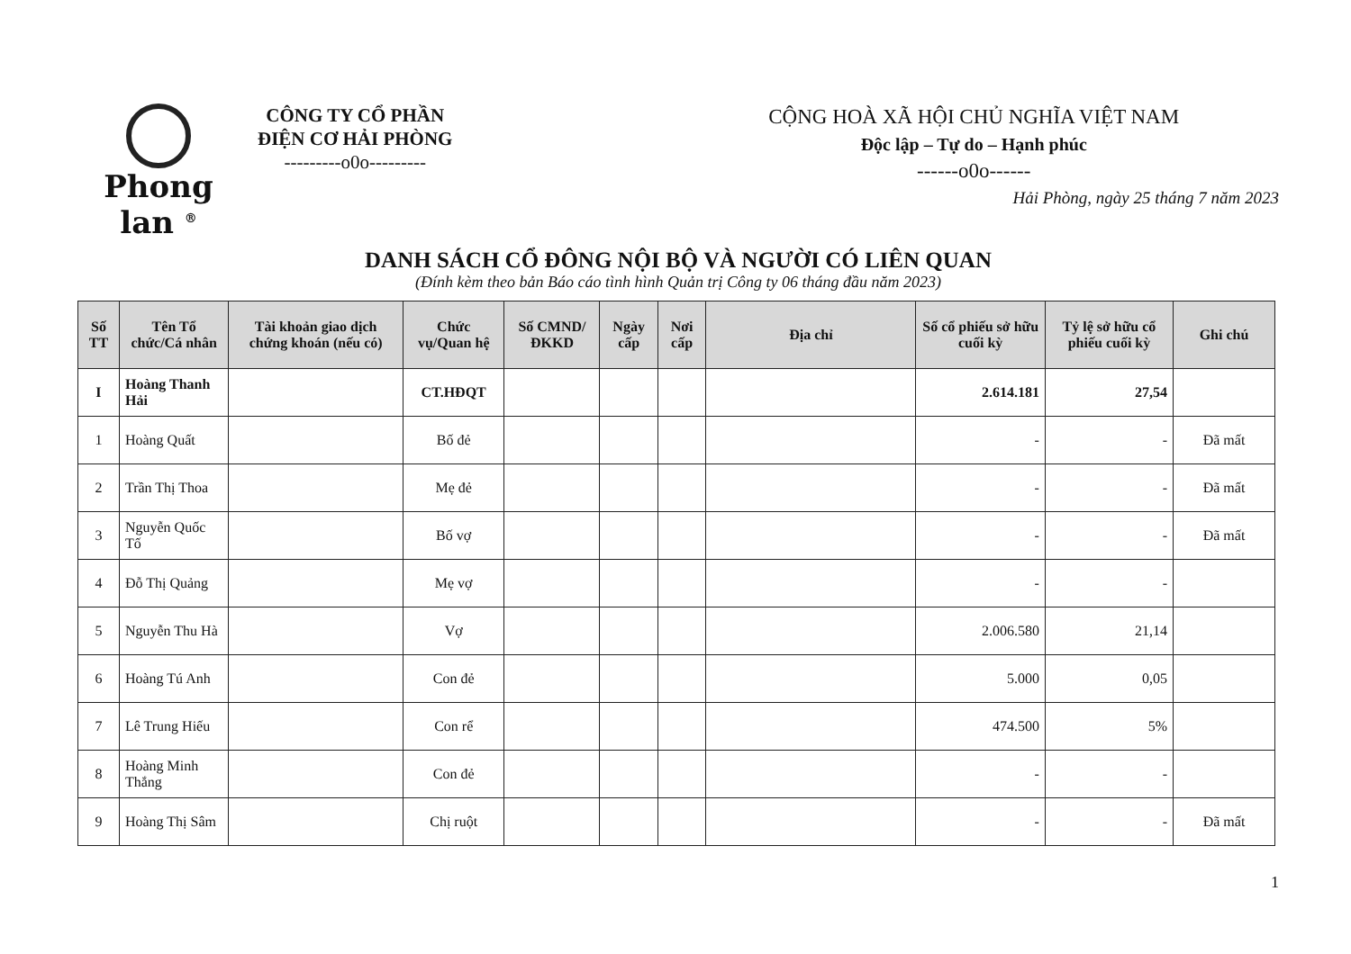Phong lan <sup>®</sup>
CÔNG TY CỔ PHẦN
ĐIỆN CƠ HẢI PHÒNG
---------o0o---------
CỘNG HOÀ XÃ HỘI CHỦ NGHĨA VIỆT NAM
Độc lập – Tự do – Hạnh phúc
------o0o------
Hải Phòng, ngày 25 tháng 7 năm 2023
DANH SÁCH CỔ ĐÔNG NỘI BỘ VÀ NGƯỜI CÓ LIÊN QUAN
(Đính kèm theo bản Báo cáo tình hình Quản trị Công ty 06 tháng đầu năm 2023)
| Số TT | Tên Tổ chức/Cá nhân | Tài khoản giao dịch chứng khoán (nếu có) | Chức vụ/Quan hệ | Số CMND/ĐKKD | Ngày cấp | Nơi cấp | Địa chỉ | Số cổ phiếu sở hữu cuối kỳ | Tỷ lệ sở hữu cổ phiếu cuối kỳ | Ghi chú |
| --- | --- | --- | --- | --- | --- | --- | --- | --- | --- | --- |
| I | Hoàng Thanh Hải | | CT.HĐQT | | | | | 2.614.181 | 27,54 | |
| 1 | Hoàng Quất | | Bố đẻ | | | | | - | - | Đã mất |
| 2 | Trần Thị Thoa | | Mẹ đẻ | | | | | - | - | Đã mất |
| 3 | Nguyễn Quốc Tố | | Bố vợ | | | | | - | - | Đã mất |
| 4 | Đỗ Thị Quảng | | Mẹ vợ | | | | | - | - | |
| 5 | Nguyễn Thu Hà | | Vợ | | | | | 2.006.580 | 21,14 | |
| 6 | Hoàng Tú Anh | | Con đẻ | | | | | 5.000 | 0,05 | |
| 7 | Lê Trung Hiếu | | Con rể | | | | | 474.500 | 5% | |
| 8 | Hoàng Minh Thắng | | Con đẻ | | | | | - | - | |
| 9 | Hoàng Thị Sâm | | Chị ruột | | | | | - | - | Đã mất |
1